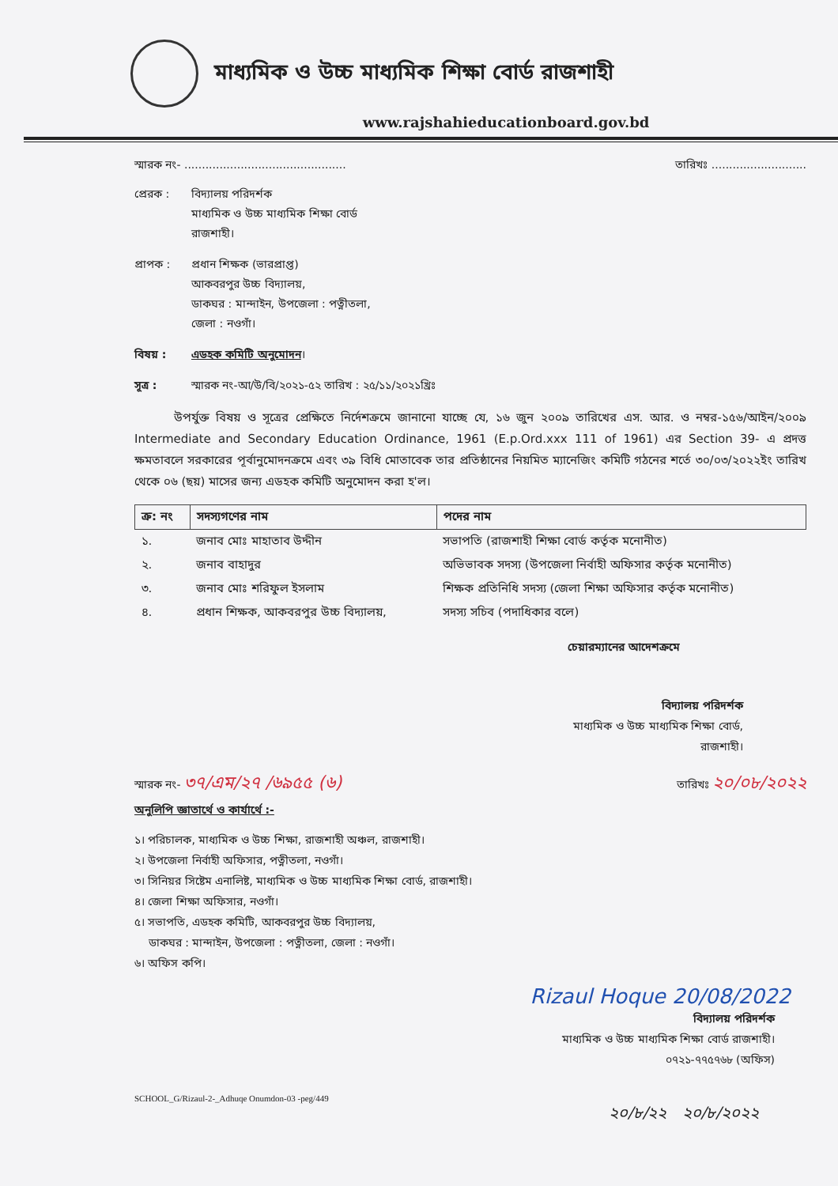মাধ্যমিক ও উচ্চ মাধ্যমিক শিক্ষা বোর্ড রাজশাহী
www.rajshahieducationboard.gov.bd
স্মারক নং- .............................................. তারিখঃ ...........................
প্রেরক : বিদ্যালয় পরিদর্শক
মাধ্যমিক ও উচ্চ মাধ্যমিক শিক্ষা বোর্ড
রাজশাহী।
প্রাপক : প্রধান শিক্ষক (ভারপ্রাপ্ত)
আকবরপুর উচ্চ বিদ্যালয়,
ডাকঘর : মান্দাইন, উপজেলা : পত্নীতলা,
জেলা : নওগাঁ।
বিষয় : এডহক কমিটি অনুমোদন।
সূত্র : স্মারক নং-আ/উ/বি/২০২১-৫২ তারিখ : ২৫/১১/২০২১খ্রিঃ
উপর্যুক্ত বিষয় ও সূত্রের প্রেক্ষিতে নির্দেশক্রমে জানানো যাচ্ছে যে, ১৬ জুন ২০০৯ তারিখের এস. আর. ও নম্বর-১৫৬/আইন/২০০৯ Intermediate and Secondary Education Ordinance, 1961 (E.p.Ord.xxx 111 of 1961) এর Section 39- এ প্রদত্ত ক্ষমতাবলে সরকারের পূর্বানুমোদনক্রমে এবং ৩৯ বিধি মোতাবেক তার প্রতিষ্ঠানের নিয়মিত ম্যানেজিং কমিটি গঠনের শর্তে ৩০/০৩/২০২২ইং তারিখ থেকে ০৬ (ছয়) মাসের জন্য এডহক কমিটি অনুমোদন করা হ'ল।
| ক্র: নং | সদস্যগণের নাম | পদের নাম |
| --- | --- | --- |
| ১. | জনাব মোঃ মাহাতাব উদ্দীন | সভাপতি (রাজশাহী শিক্ষা বোর্ড কর্তৃক মনোনীত) |
| ২. | জনাব বাহাদুর | অভিভাবক সদস্য (উপজেলা নির্বাহী অফিসার কর্তৃক মনোনীত) |
| ৩. | জনাব মোঃ শরিফুল ইসলাম | শিক্ষক প্রতিনিধি সদস্য (জেলা শিক্ষা অফিসার কর্তৃক মনোনীত) |
| ৪. | প্রধান শিক্ষক, আকবরপুর উচ্চ বিদ্যালয়, | সদস্য সচিব (পদাধিকার বলে) |
চেয়ারম্যানের আদেশক্রমে
বিদ্যালয় পরিদর্শক
মাধ্যমিক ও উচ্চ মাধ্যমিক শিক্ষা বোর্ড,
রাজশাহী।
স্মারক নং- ৩৭/এম/২৭ /৬৯৫৫ (৬) তারিখঃ ২০/০৮/২০২২
অনুলিপি জ্ঞাতার্থে ও কার্যার্থে :-
১। পরিচালক, মাধ্যমিক ও উচ্চ শিক্ষা, রাজশাহী অঞ্চল, রাজশাহী।
২। উপজেলা নির্বাহী অফিসার, পত্নীতলা, নওগাঁ।
৩। সিনিয়র সিষ্টেম এনালিষ্ট, মাধ্যমিক ও উচ্চ মাধ্যমিক শিক্ষা বোর্ড, রাজশাহী।
৪। জেলা শিক্ষা অফিসার, নওগাঁ।
৫। সভাপতি, এডহক কমিটি, আকবরপুর উচ্চ বিদ্যালয়,
ডাকঘর : মান্দাইন, উপজেলা : পত্নীতলা, জেলা : নওগাঁ।
৬। অফিস কপি।
Rizaul Hoque 20/08/2022
বিদ্যালয় পরিদর্শক
মাধ্যমিক ও উচ্চ মাধ্যমিক শিক্ষা বোর্ড রাজশাহী।
০৭২১-৭৭৫৭৬৮ (অফিস)
SCHOOL_G/Rizaul-2-_Adhuqe Onumdon-03 -peg/449
২০/৮/২২ ২০/৮/২০২২